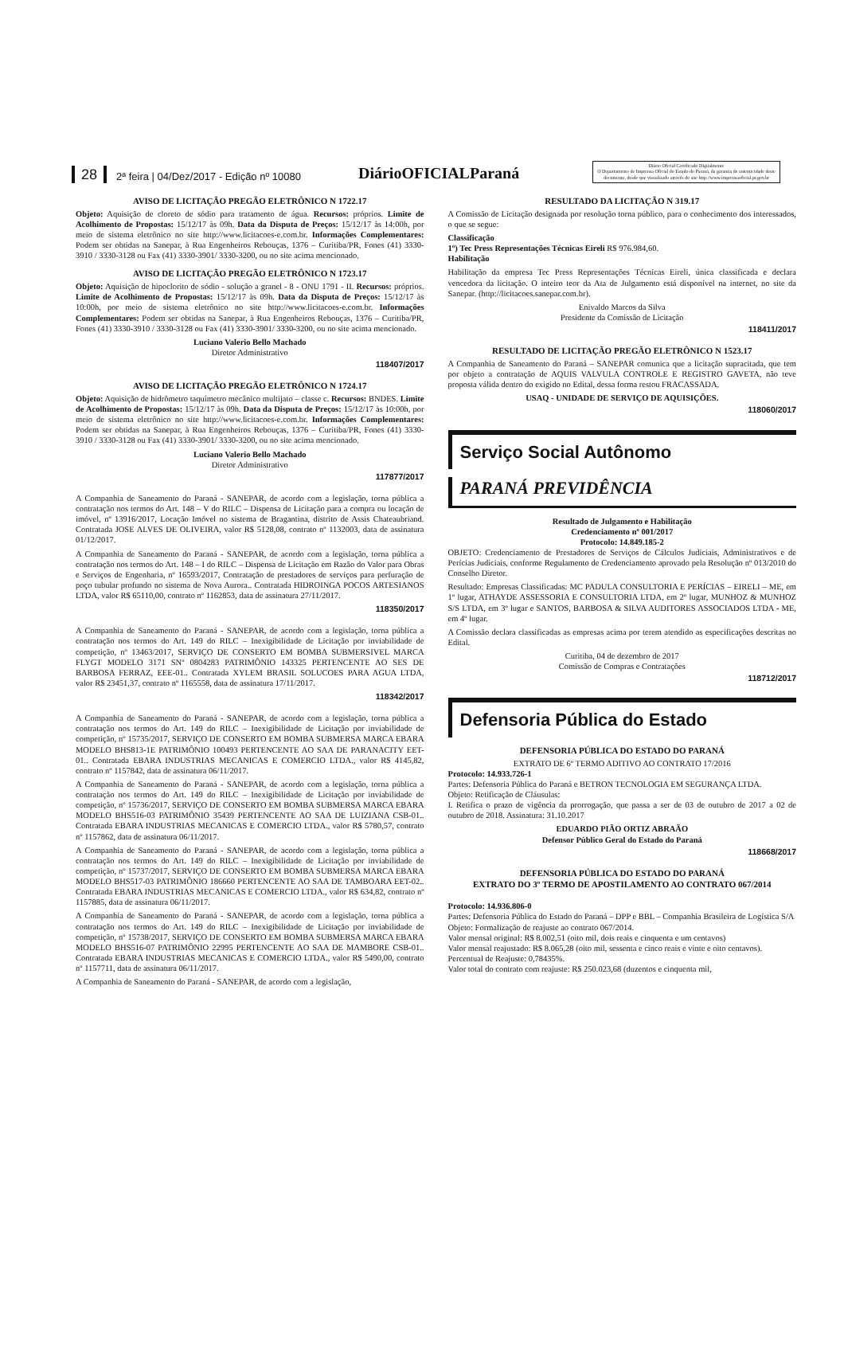28 2ª feira | 04/Dez/2017 - Edição nº 10080 DiárioOFICIALParaná Diário Oficial Certificado Digitalmente
O Departamento de Imprensa Oficial do Estado do Paraná, da garantia de autenticidade deste documento, desde que visualizado através do site http://www.imprensaoficial.pr.gov.br
AVISO DE LICITAÇÃO PREGÃO ELETRÔNICO N 1722.17
Objeto: Aquisição de cloreto de sódio para tratamento de água. Recursos: próprios. Limite de Acolhimento de Propostas: 15/12/17 às 09h. Data da Disputa de Preços: 15/12/17 às 14:00h, por meio de sistema eletrônico no site http://www.licitacoes-e.com.br. Informações Complementares: Podem ser obtidas na Sanepar, à Rua Engenheiros Rebouças, 1376 – Curitiba/PR, Fones (41) 3330-3910 / 3330-3128 ou Fax (41) 3330-3901/ 3330-3200, ou no site acima mencionado.
AVISO DE LICITAÇÃO PREGÃO ELETRÔNICO N 1723.17
Objeto: Aquisição de hipoclorito de sódio - solução a granel - 8 - ONU 1791 - II. Recursos: próprios. Limite de Acolhimento de Propostas: 15/12/17 às 09h. Data da Disputa de Preços: 15/12/17 às 10:00h, por meio de sistema eletrônico no site http://www.licitacoes-e.com.br. Informações Complementares: Podem ser obtidas na Sanepar, à Rua Engenheiros Rebouças, 1376 – Curitiba/PR, Fones (41) 3330-3910 / 3330-3128 ou Fax (41) 3330-3901/ 3330-3200, ou no site acima mencionado.
Luciano Valerio Bello Machado
Diretor Administrativo
118407/2017
AVISO DE LICITAÇÃO PREGÃO ELETRÔNICO N 1724.17
Objeto: Aquisição de hidrômetro taquímetro mecânico multijato – classe c. Recursos: BNDES. Limite de Acolhimento de Propostas: 15/12/17 às 09h. Data da Disputa de Preços: 15/12/17 às 10:00h, por meio de sistema eletrônico no site http://www.licitacoes-e.com.br. Informações Complementares: Podem ser obtidas na Sanepar, à Rua Engenheiros Rebouças, 1376 – Curitiba/PR, Fones (41) 3330-3910 / 3330-3128 ou Fax (41) 3330-3901/ 3330-3200, ou no site acima mencionado.
Luciano Valerio Bello Machado
Diretor Administrativo
117877/2017
A Companhia de Saneamento do Paraná - SANEPAR, de acordo com a legislação, torna pública a contratação nos termos do Art. 148 – V do RILC – Dispensa de Licitação para a compra ou locação de imóvel, nº 13916/2017, Locação Imóvel no sistema de Bragantina, distrito de Assis Chateaubriand. Contratada JOSE ALVES DE OLIVEIRA, valor R$ 5128,08, contrato nº 1132003, data de assinatura 01/12/2017.
A Companhia de Saneamento do Paraná - SANEPAR, de acordo com a legislação, torna pública a contratação nos termos do Art. 148 – I do RILC – Dispensa de Licitação em Razão do Valor para Obras e Serviços de Engenharia, nº 16593/2017, Contratação de prestadores de serviços para perfuração de poço tubular profundo no sistema de Nova Aurora.. Contratada HIDROINGA POCOS ARTESIANOS LTDA, valor R$ 65110,00, contrato nº 1162853, data de assinatura 27/11/2017.
118350/2017
A Companhia de Saneamento do Paraná - SANEPAR, de acordo com a legislação, torna pública a contratação nos termos do Art. 149 do RILC – Inexigibilidade de Licitação por inviabilidade de competição, nº 13463/2017, SERVIÇO DE CONSERTO EM BOMBA SUBMERSIVEL MARCA FLYGT MODELO 3171 SNº 0804283 PATRIMÔNIO 143325 PERTENCENTE AO SES DE BARBOSA FERRAZ, EEE-01.. Contratada XYLEM BRASIL SOLUCOES PARA AGUA LTDA, valor R$ 23451,37, contrato nº 1165558, data de assinatura 17/11/2017.
118342/2017
A Companhia de Saneamento do Paraná - SANEPAR, de acordo com a legislação, torna pública a contratação nos termos do Art. 149 do RILC – Inexigibilidade de Licitação por inviabilidade de competição, nº 15735/2017, SERVIÇO DE CONSERTO EM BOMBA SUBMERSA MARCA EBARA MODELO BHS813-1E PATRIMÔNIO 100493 PERTENCENTE AO SAA DE PARANACITY EET-01.. Contratada EBARA INDUSTRIAS MECANICAS E COMERCIO LTDA., valor R$ 4145,82, contrato nº 1157842, data de assinatura 06/11/2017.
A Companhia de Saneamento do Paraná - SANEPAR, de acordo com a legislação, torna pública a contratação nos termos do Art. 149 do RILC – Inexigibilidade de Licitação por inviabilidade de competição, nº 15736/2017, SERVIÇO DE CONSERTO EM BOMBA SUBMERSA MARCA EBARA MODELO BHS516-03 PATRIMÔNIO 35439 PERTENCENTE AO SAA DE LUIZIANA CSB-01.. Contratada EBARA INDUSTRIAS MECANICAS E COMERCIO LTDA., valor R$ 5780,57, contrato nº 1157862, data de assinatura 06/11/2017.
A Companhia de Saneamento do Paraná - SANEPAR, de acordo com a legislação, torna pública a contratação nos termos do Art. 149 do RILC – Inexigibilidade de Licitação por inviabilidade de competição, nº 15737/2017, SERVIÇO DE CONSERTO EM BOMBA SUBMERSA MARCA EBARA MODELO BHS517-03 PATRIMÔNIO 186660 PERTENCENTE AO SAA DE TAMBOARA EET-02.. Contratada EBARA INDUSTRIAS MECANICAS E COMERCIO LTDA., valor R$ 634,82, contrato nº 1157885, data de assinatura 06/11/2017.
A Companhia de Saneamento do Paraná - SANEPAR, de acordo com a legislação, torna pública a contratação nos termos do Art. 149 do RILC – Inexigibilidade de Licitação por inviabilidade de competição, nº 15738/2017, SERVIÇO DE CONSERTO EM BOMBA SUBMERSA MARCA EBARA MODELO BHS516-07 PATRIMÔNIO 22995 PERTENCENTE AO SAA DE MAMBORE CSB-01.. Contratada EBARA INDUSTRIAS MECANICAS E COMERCIO LTDA., valor R$ 5490,00, contrato nº 1157711, data de assinatura 06/11/2017.
A Companhia de Saneamento do Paraná - SANEPAR, de acordo com a legislação,
RESULTADO DA LICITAÇÃO N 319.17
A Comissão de Licitação designada por resolução torna público, para o conhecimento dos interessados, o que se segue:
Classificação
1º) Tec Press Representações Técnicas Eireli R$ 976.984,60.
Habilitação
Habilitação da empresa Tec Press Representações Técnicas Eireli, única classificada e declara vencedora da licitação. O inteiro teor da Ata de Julgamento está disponível na internet, no site da Sanepar. (http://licitacoes.sanepar.com.br).
Enivaldo Marcos da Silva
Presidente da Comissão de Licitação
118411/2017
RESULTADO DE LICITAÇÃO PREGÃO ELETRÔNICO N 1523.17
A Companhia de Saneamento do Paraná – SANEPAR comunica que a licitação supracitada, que tem por objeto a contratação de AQUIS VALVULA CONTROLE E REGISTRO GAVETA, não teve proposta válida dentro do exigido no Edital, dessa forma restou FRACASSADA.
USAQ - UNIDADE DE SERVIÇO DE AQUISIÇÕES.
118060/2017
Serviço Social Autônomo
PARANÁ PREVIDÊNCIA
Resultado de Julgamento e Habilitação
Credenciamento nº 001/2017
Protocolo: 14.849.185-2
OBJETO: Credenciamento de Prestadores de Serviços de Cálculos Judiciais, Administrativos e de Perícias Judiciais, conforme Regulamento de Credenciamento aprovado pela Resolução nº 013/2010 do Conselho Diretor.
Resultado: Empresas Classificadas: MC PADULA CONSULTORIA E PERÍCIAS – EIRELI – ME, em 1º lugar, ATHAYDE ASSESSORIA E CONSULTORIA LTDA, em 2º lugar, MUNHOZ & MUNHOZ S/S LTDA, em 3º lugar e SANTOS, BARBOSA & SILVA AUDITORES ASSOCIADOS LTDA - ME, em 4º lugar.
A Comissão declara classificadas as empresas acima por terem atendido as especificações descritas no Edital.
Curitiba, 04 de dezembro de 2017
Comissão de Compras e Contratações
118712/2017
Defensoria Pública do Estado
DEFENSORIA PÚBLICA DO ESTADO DO PARANÁ
EXTRATO DE 6º TERMO ADITIVO AO CONTRATO 17/2016
Protocolo: 14.933.726-1
Partes: Defensoria Pública do Paraná e BETRON TECNOLOGIA EM SEGURANÇA LTDA.
Objeto: Retificação de Cláusulas:
I. Retifica o prazo de vigência da prorrogação, que passa a ser de 03 de outubro de 2017 a 02 de outubro de 2018. Assinatura: 31.10.2017
EDUARDO PIÃO ORTIZ ABRAÃO
Defensor Público Geral do Estado do Paraná
118668/2017
DEFENSORIA PÚBLICA DO ESTADO DO PARANÁ
EXTRATO DO 3º TERMO DE APOSTILAMENTO AO CONTRATO 067/2014
Protocolo: 14.936.806-0
Partes: Defensoria Pública do Estado do Paraná – DPP e BBL – Companhia Brasileira de Logística S/A
Objeto: Formalização de reajuste ao contrato 067/2014.
Valor mensal original: R$ 8.002,51 (oito mil, dois reais e cinquenta e um centavos)
Valor mensal reajustado: R$ 8.065,28 (oito mil, sessenta e cinco reais e vinte e oito centavos).
Percentual de Reajuste: 0,78435%.
Valor total do contrato com reajuste: R$ 250.023,68 (duzentos e cinquenta mil,